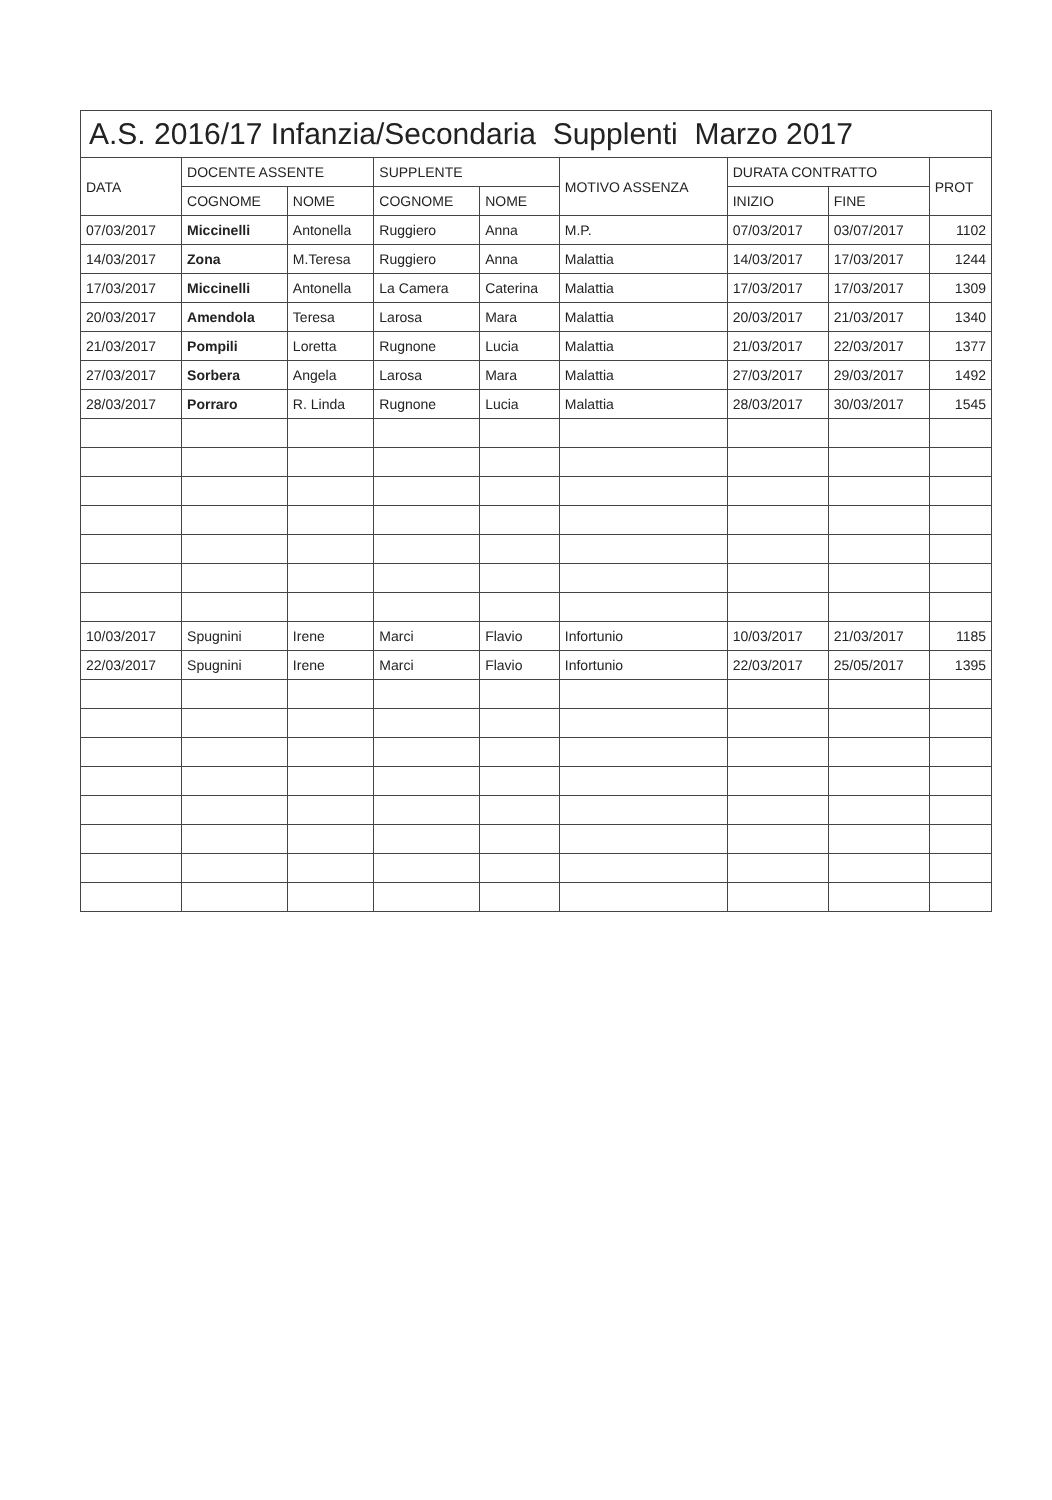A.S. 2016/17 Infanzia/Secondaria Supplenti Marzo 2017
| DATA | DOCENTE ASSENTE | | SUPPLENTE | | MOTIVO ASSENZA | DURATA CONTRATTO | | PROT |
| --- | --- | --- | --- | --- | --- | --- | --- | --- |
| | COGNOME | NOME | COGNOME | NOME | | INIZIO | FINE | |
| 07/03/2017 | Miccinelli | Antonella | Ruggiero | Anna | M.P. | 07/03/2017 | 03/07/2017 | 1102 |
| 14/03/2017 | Zona | M.Teresa | Ruggiero | Anna | Malattia | 14/03/2017 | 17/03/2017 | 1244 |
| 17/03/2017 | Miccinelli | Antonella | La Camera | Caterina | Malattia | 17/03/2017 | 17/03/2017 | 1309 |
| 20/03/2017 | Amendola | Teresa | Larosa | Mara | Malattia | 20/03/2017 | 21/03/2017 | 1340 |
| 21/03/2017 | Pompili | Loretta | Rugnone | Lucia | Malattia | 21/03/2017 | 22/03/2017 | 1377 |
| 27/03/2017 | Sorbera | Angela | Larosa | Mara | Malattia | 27/03/2017 | 29/03/2017 | 1492 |
| 28/03/2017 | Porraro | R. Linda | Rugnone | Lucia | Malattia | 28/03/2017 | 30/03/2017 | 1545 |
| 10/03/2017 | Spugnini | Irene | Marci | Flavio | Infortunio | 10/03/2017 | 21/03/2017 | 1185 |
| 22/03/2017 | Spugnini | Irene | Marci | Flavio | Infortunio | 22/03/2017 | 25/05/2017 | 1395 |